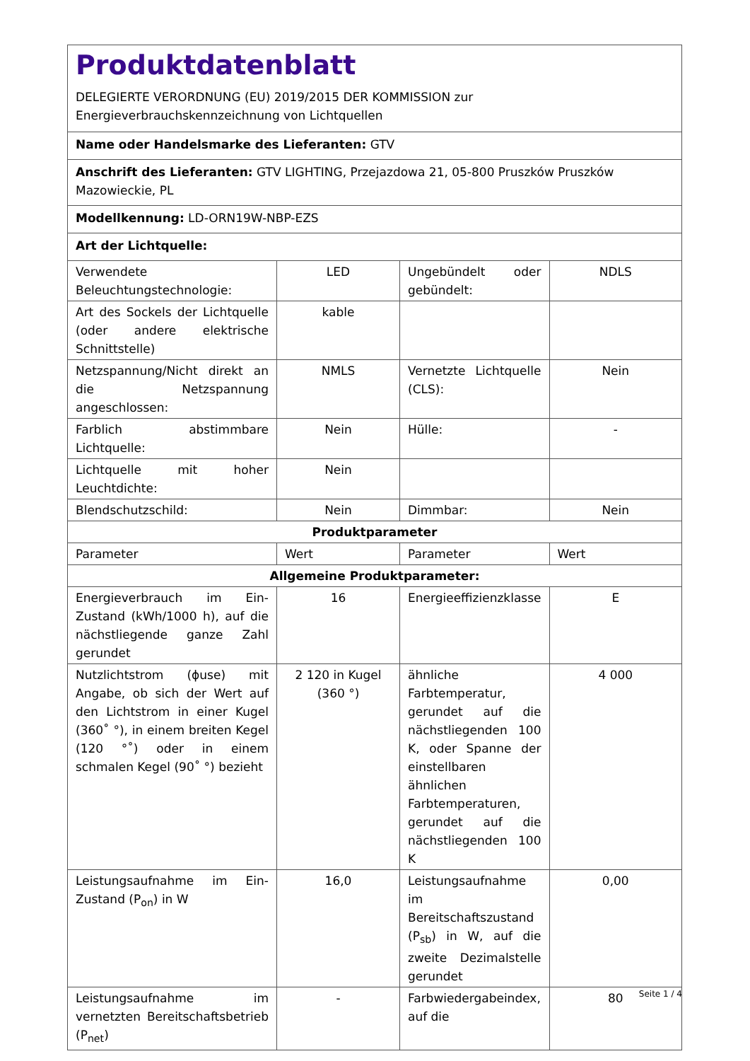Produktdatenblatt
DELEGIERTE VERORDNUNG (EU) 2019/2015 DER KOMMISSION zur Energieverbrauchskennzeichnung von Lichtquellen
Name oder Handelsmarke des Lieferanten: GTV
Anschrift des Lieferanten: GTV LIGHTING, Przejazdowa 21, 05-800 Pruszków Pruszków Mazowieckie, PL
Modellkennung: LD-ORN19W-NBP-EZS
Art der Lichtquelle:
| Verwendete Beleuchtungstechnologie: | LED | Ungebündelt oder gebündelt: | NDLS |
| Art des Sockels der Lichtquelle (oder andere elektrische Schnittstelle) | kable | | |
| Netzspannung/Nicht direkt an die Netzspannung angeschlossen: | NMLS | Vernetzte Lichtquelle (CLS): | Nein |
| Farblich abstimmbare Lichtquelle: | Nein | Hülle: | - |
| Lichtquelle mit hoher Leuchtdichte: | Nein | | |
| Blendschutzschild: | Nein | Dimmbar: | Nein |
| Produktparameter | | | |
| Parameter | Wert | Parameter | Wert |
| Allgemeine Produktparameter: | | | |
| Energieverbrauch im Ein-Zustand (kWh/1000 h), auf die nächstliegende ganze Zahl gerundet | 16 | Energieeffizienzklasse | E |
| Nutzlichtstrom (ϕuse) mit Angabe, ob sich der Wert auf den Lichtstrom in einer Kugel (360˚ °), in einem breiten Kegel (120 °˚) oder in einem schmalen Kegel (90˚ °) bezieht | 2 120 in Kugel (360 °) | ähnliche Farbtemperatur, gerundet auf die nächstliegenden 100 K, oder Spanne der einstellbaren ähnlichen Farbtemperaturen, gerundet auf die nächstliegenden 100 K | 4 000 |
| Leistungsaufnahme im Ein-Zustand (P<sub>on</sub>) in W | 16,0 | Leistungsaufnahme im Bereitschaftszustand (P<sub>sb</sub>) in W, auf die zweite Dezimalstelle gerundet | 0,00 |
| Leistungsaufnahme im vernetzten Bereitschaftsbetrieb (P<sub>net</sub>) | - | Farbwiedergabeindex, auf die | 80 |
Seite 1 / 4